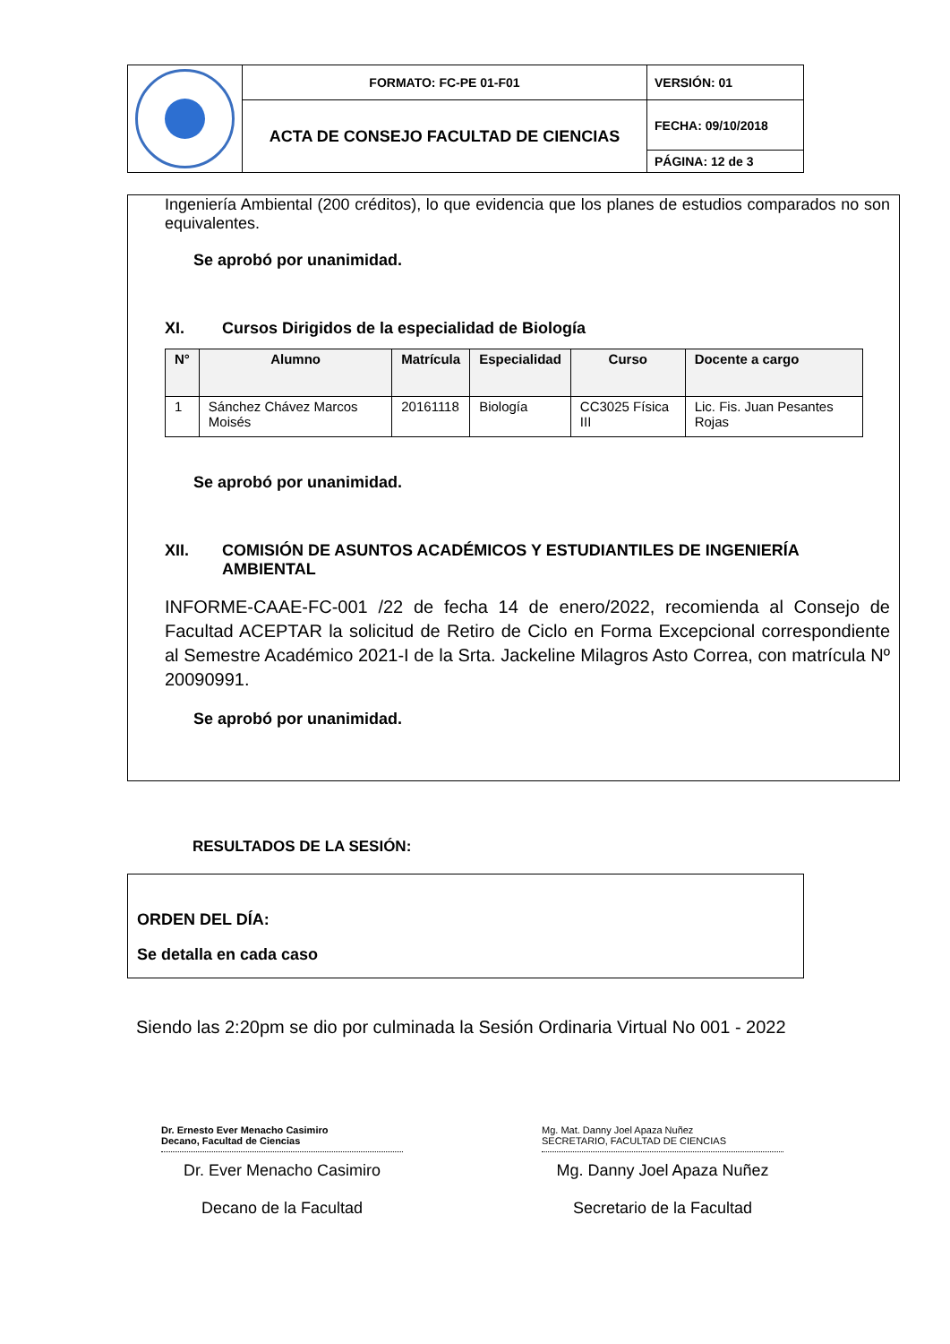| | FORMATO: FC-PE 01-F01 | VERSIÓN: 01 |
| | ACTA DE CONSEJO FACULTAD DE CIENCIAS | FECHA: 09/10/2018 |
| | | PÁGINA: 12 de 3 |
Ingeniería Ambiental (200 créditos), lo que evidencia que los planes de estudios comparados no son equivalentes.
Se aprobó por unanimidad.
XI. Cursos Dirigidos de la especialidad de Biología
| N° | Alumno | Matrícula | Especialidad | Curso | Docente a cargo |
| --- | --- | --- | --- | --- | --- |
| 1 | Sánchez Chávez Marcos Moisés | 20161118 | Biología | CC3025 Física III | Lic. Fis. Juan Pesantes Rojas |
Se aprobó por unanimidad.
XII. COMISIÓN DE ASUNTOS ACADÉMICOS Y ESTUDIANTILES DE INGENIERÍA AMBIENTAL
INFORME-CAAE-FC-001 /22 de fecha 14 de enero/2022, recomienda al Consejo de Facultad ACEPTAR la solicitud de Retiro de Ciclo en Forma Excepcional correspondiente al Semestre Académico 2021-I de la Srta. Jackeline Milagros Asto Correa, con matrícula Nº 20090991.
Se aprobó por unanimidad.
RESULTADOS DE LA SESIÓN:
ORDEN DEL DÍA:
Se detalla en cada caso
Siendo las 2:20pm se dio por culminada la Sesión Ordinaria Virtual No 001 - 2022
Dr. Ernesto Ever Menacho Casimiro
Decano, Facultad de Ciencias
Dr. Ever Menacho Casimiro
Decano de la Facultad
Mg. Mat. Danny Joel Apaza Nuñez
SECRETARIO, FACULTAD DE CIENCIAS
Mg. Danny Joel Apaza Nuñez
Secretario de la Facultad